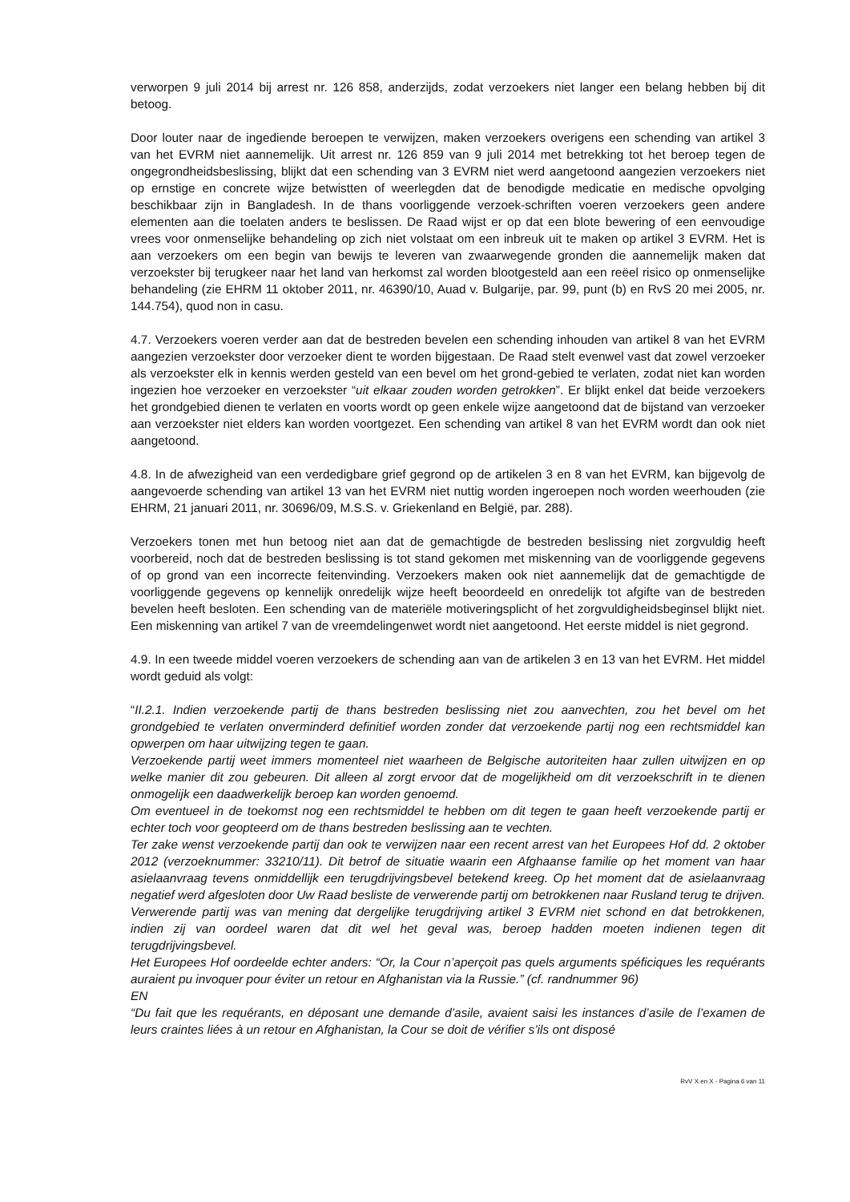verworpen 9 juli 2014 bij arrest nr. 126 858, anderzijds, zodat verzoekers niet langer een belang hebben bij dit betoog.
Door louter naar de ingediende beroepen te verwijzen, maken verzoekers overigens een schending van artikel 3 van het EVRM niet aannemelijk. Uit arrest nr. 126 859 van 9 juli 2014 met betrekking tot het beroep tegen de ongegrondheidsbeslissing, blijkt dat een schending van 3 EVRM niet werd aangetoond aangezien verzoekers niet op ernstige en concrete wijze betwistten of weerlegden dat de benodigde medicatie en medische opvolging beschikbaar zijn in Bangladesh. In de thans voorliggende verzoek-schriften voeren verzoekers geen andere elementen aan die toelaten anders te beslissen. De Raad wijst er op dat een blote bewering of een eenvoudige vrees voor onmenselijke behandeling op zich niet volstaat om een inbreuk uit te maken op artikel 3 EVRM. Het is aan verzoekers om een begin van bewijs te leveren van zwaarwegende gronden die aannemelijk maken dat verzoekster bij terugkeer naar het land van herkomst zal worden blootgesteld aan een reëel risico op onmenselijke behandeling (zie EHRM 11 oktober 2011, nr. 46390/10, Auad v. Bulgarije, par. 99, punt (b) en RvS 20 mei 2005, nr. 144.754), quod non in casu.
4.7. Verzoekers voeren verder aan dat de bestreden bevelen een schending inhouden van artikel 8 van het EVRM aangezien verzoekster door verzoeker dient te worden bijgestaan. De Raad stelt evenwel vast dat zowel verzoeker als verzoekster elk in kennis werden gesteld van een bevel om het grond-gebied te verlaten, zodat niet kan worden ingezien hoe verzoeker en verzoekster “uit elkaar zouden worden getrokken”. Er blijkt enkel dat beide verzoekers het grondgebied dienen te verlaten en voorts wordt op geen enkele wijze aangetoond dat de bijstand van verzoeker aan verzoekster niet elders kan worden voortgezet. Een schending van artikel 8 van het EVRM wordt dan ook niet aangetoond.
4.8. In de afwezigheid van een verdedigbare grief gegrond op de artikelen 3 en 8 van het EVRM, kan bijgevolg de aangevoerde schending van artikel 13 van het EVRM niet nuttig worden ingeroepen noch worden weerhouden (zie EHRM, 21 januari 2011, nr. 30696/09, M.S.S. v. Griekenland en België, par. 288).
Verzoekers tonen met hun betoog niet aan dat de gemachtigde de bestreden beslissing niet zorgvuldig heeft voorbereid, noch dat de bestreden beslissing is tot stand gekomen met miskenning van de voorliggende gegevens of op grond van een incorrecte feitenvinding. Verzoekers maken ook niet aannemelijk dat de gemachtigde de voorliggende gegevens op kennelijk onredelijk wijze heeft beoordeeld en onredelijk tot afgifte van de bestreden bevelen heeft besloten. Een schending van de materiële motiveringsplicht of het zorgvuldigheidsbeginsel blijkt niet. Een miskenning van artikel 7 van de vreemdelingenwet wordt niet aangetoond. Het eerste middel is niet gegrond.
4.9. In een tweede middel voeren verzoekers de schending aan van de artikelen 3 en 13 van het EVRM. Het middel wordt geduid als volgt:
“II.2.1. Indien verzoekende partij de thans bestreden beslissing niet zou aanvechten, zou het bevel om het grondgebied te verlaten onverminderd definitief worden zonder dat verzoekende partij nog een rechtsmiddel kan opwerpen om haar uitwijzing tegen te gaan.
Verzoekende partij weet immers momenteel niet waarheen de Belgische autoriteiten haar zullen uitwijzen en op welke manier dit zou gebeuren. Dit alleen al zorgt ervoor dat de mogelijkheid om dit verzoekschrift in te dienen onmogelijk een daadwerkelijk beroep kan worden genoemd.
Om eventueel in de toekomst nog een rechtsmiddel te hebben om dit tegen te gaan heeft verzoekende partij er echter toch voor geopteerd om de thans bestreden beslissing aan te vechten.
Ter zake wenst verzoekende partij dan ook te verwijzen naar een recent arrest van het Europees Hof dd. 2 oktober 2012 (verzoeknummer: 33210/11). Dit betrof de situatie waarin een Afghaanse familie op het moment van haar asielaanvraag tevens onmiddellijk een terugdrijvingsbevel betekend kreeg. Op het moment dat de asielaanvraag negatief werd afgesloten door Uw Raad besliste de verwerende partij om betrokkenen naar Rusland terug te drijven. Verwerende partij was van mening dat dergelijke terugdrijving artikel 3 EVRM niet schond en dat betrokkenen, indien zij van oordeel waren dat dit wel het geval was, beroep hadden moeten indienen tegen dit terugdrijvingsbevel.
Het Europees Hof oordeelde echter anders: “Or, la Cour n’aperçoit pas quels arguments spéficiques les requérants auraient pu invoquer pour éviter un retour en Afghanistan via la Russie.” (cf. randnummer 96)
EN
“Du fait que les requérants, en déposant une demande d’asile, avaient saisi les instances d’asile de l’examen de leurs craintes liées à un retour en Afghanistan, la Cour se doit de vérifier s’ils ont disposé
RvV X en X - Pagina 6 van 11